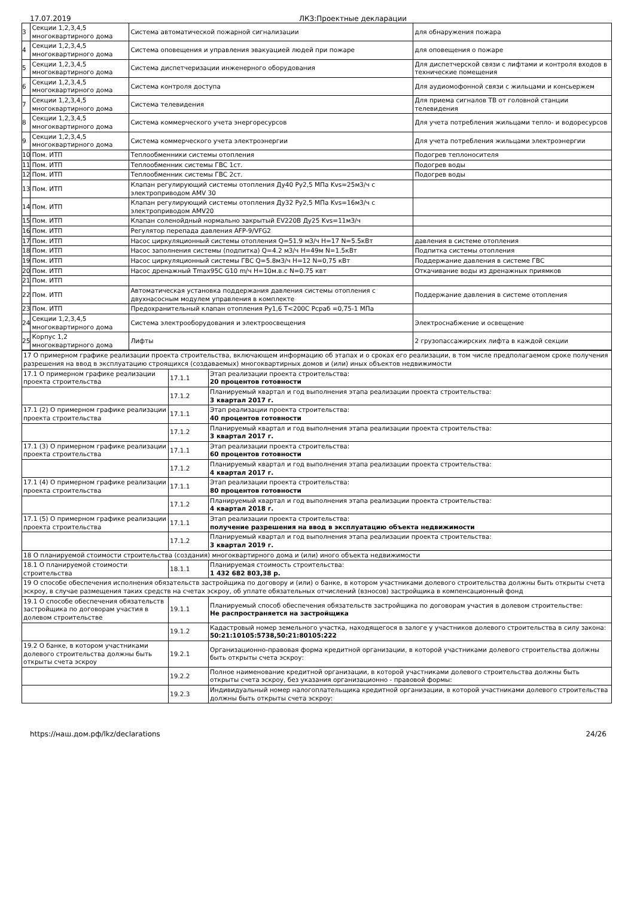17.07.2019 ЛКЗ:Проектные декларации
| 3 | Секции 1,2,3,4,5 многоквартирного дома | Система автоматической пожарной сигнализации | для обнаружения пожара |
| 4 | Секции 1,2,3,4,5 многоквартирного дома | Система оповещения и управления эвакуацией людей при пожаре | для оповещения о пожаре |
| 5 | Секции 1,2,3,4,5 многоквартирного дома | Система диспетчеризации инженерного оборудования | Для диспетчерской связи с лифтами и контроля входов в технические помещения |
| 6 | Секции 1,2,3,4,5 многоквартирного дома | Система контроля доступа | Для аудиомофонной связи с жильцами и консьержем |
| 7 | Секции 1,2,3,4,5 многоквартирного дома | Система телевидения | Для приема сигналов ТВ от головной станции телевидения |
| 8 | Секции 1,2,3,4,5 многоквартирного дома | Система коммерческого учета энергоресурсов | Для учета потребления жильцами тепло- и водоресурсов |
| 9 | Секции 1,2,3,4,5 многоквартирного дома | Система коммерческого учета электроэнергии | Для учета потребления жильцами электроэнергии |
| 10 | Пом. ИТП | Теплообменники системы отопления | Подогрев теплоносителя |
| 11 | Пом. ИТП | Теплообменник системы ГВС 1ст. | Подогрев воды |
| 12 | Пом. ИТП | Теплообменник системы ГВС 2ст. | Подогрев воды |
| 13 | Пом. ИТП | Клапан регулирующий системы отопления Ду40 Ру2,5 МПа Kvs=25м3/ч с электроприводом AMV 30 | |
| 14 | Пом. ИТП | Клапан регулирующий системы отопления Ду32 Ру2,5 МПа Kvs=16м3/ч с электроприводом AMV20 | |
| 15 | Пом. ИТП | Клапан соленойдный нормально закрытый EV220В Ду25 Kvs=11м3/ч | |
| 16 | Пом. ИТП | Регулятор перепада давления AFP-9/VFG2 | |
| 17 | Пом. ИТП | Насос циркуляционный системы отопления Q=51.9 м3/ч H=17 N=5.5кВт | давления в системе отопления |
| 18 | Пом. ИТП | Насос заполнения системы (подпитка) Q=4.2 м3/ч H=49м N=1.5кВт | Подпитка системы отопления |
| 19 | Пом. ИТП | Насос циркуляционный системы ГВС Q=5.8м3/ч H=12 N=0,75 кВт | Поддержание давления в системе ГВС |
| 20 | Пом. ИТП | Насос дренажный Tmax95C G10 m/ч H=10м.в.с N=0.75 квт | Откачивание воды из дренажных приямков |
| 21 | Пом. ИТП | | |
| 22 | Пом. ИТП | Автоматическая установка поддержания давления системы отопления с двухнасосным модулем управления в комплекте | Поддержание давления в системе отопления |
| 23 | Пом. ИТП | Предохранительный клапан отопления Ру1,6 Т<200С Рсраб =0,75-1 МПа | |
| 24 | Секции 1,2,3,4,5 многоквартирного дома | Система электрооборудования и электроосвещения | Электроснабжение и освещение |
| 25 | Корпус 1,2 многоквартирного дома | Лифты | 2 грузопассажирских лифта в каждой секции |
| 17 О примерном графике реализации проекта строительства, включающем информацию об этапах и о сроках его реализации, в том числе предполагаемом сроке получения разрешения на ввод в эксплуатацию строящихся (создаваемых) многоквартирных домов и (или) иных объектов недвижимости | | |
| 17.1 О примерном графике реализации проекта строительства | 17.1.1 | Этап реализации проекта строительства: 20 процентов готовности |
| | 17.1.2 | Планируемый квартал и год выполнения этапа реализации проекта строительства: 3 квартал 2017 г. |
| 17.1 (2) О примерном графике реализации проекта строительства | 17.1.1 | Этап реализации проекта строительства: 40 процентов готовности |
| | 17.1.2 | Планируемый квартал и год выполнения этапа реализации проекта строительства: 3 квартал 2017 г. |
| 17.1 (3) О примерном графике реализации проекта строительства | 17.1.1 | Этап реализации проекта строительства: 60 процентов готовности |
| | 17.1.2 | Планируемый квартал и год выполнения этапа реализации проекта строительства: 4 квартал 2017 г. |
| 17.1 (4) О примерном графике реализации проекта строительства | 17.1.1 | Этап реализации проекта строительства: 80 процентов готовности |
| | 17.1.2 | Планируемый квартал и год выполнения этапа реализации проекта строительства: 4 квартал 2018 г. |
| 17.1 (5) О примерном графике реализации проекта строительства | 17.1.1 | Этап реализации проекта строительства: получение разрешения на ввод в эксплуатацию объекта недвижимости |
| | 17.1.2 | Планируемый квартал и год выполнения этапа реализации проекта строительства: 3 квартал 2019 г. |
| 18 О планируемой стоимости строительства (создания) многоквартирного дома и (или) иного объекта недвижимости | | |
| 18.1 О планируемой стоимости строительства | 18.1.1 | Планируемая стоимость строительства: 1 432 682 803,38 р. |
| 19 О способе обеспечения исполнения обязательств застройщика по договору и (или) о банке, в котором участниками долевого строительства должны быть открыты счета эскроу, в случае размещения таких средств на счетах эскроу, об уплате обязательных отчислений (взносов) застройщика в компенсационный фонд | | |
| 19.1 О способе обеспечения обязательств застройщика по договорам участия в долевом строительстве | 19.1.1 | Планируемый способ обеспечения обязательств застройщика по договорам участия в долевом строительстве: Не распространяется на застройщика |
| | 19.1.2 | Кадастровый номер земельного участка, находящегося в залоге у участников долевого строительства в силу закона: 50:21:10105:5738,50:21:80105:222 |
| 19.2 О банке, в котором участниками долевого строительства должны быть открыты счета эскроу | 19.2.1 | Организационно-правовая форма кредитной организации, в которой участниками долевого строительства должны быть открыты счета эскроу: |
| | 19.2.2 | Полное наименование кредитной организации, в которой участниками долевого строительства должны быть открыты счета эскроу, без указания организационно - правовой формы: |
| | 19.2.3 | Индивидуальный номер налогоплательщика кредитной организации, в которой участниками долевого строительства должны быть открыты счета эскроу: |
https://наш.дом.рф/lkz/declarations 24/26